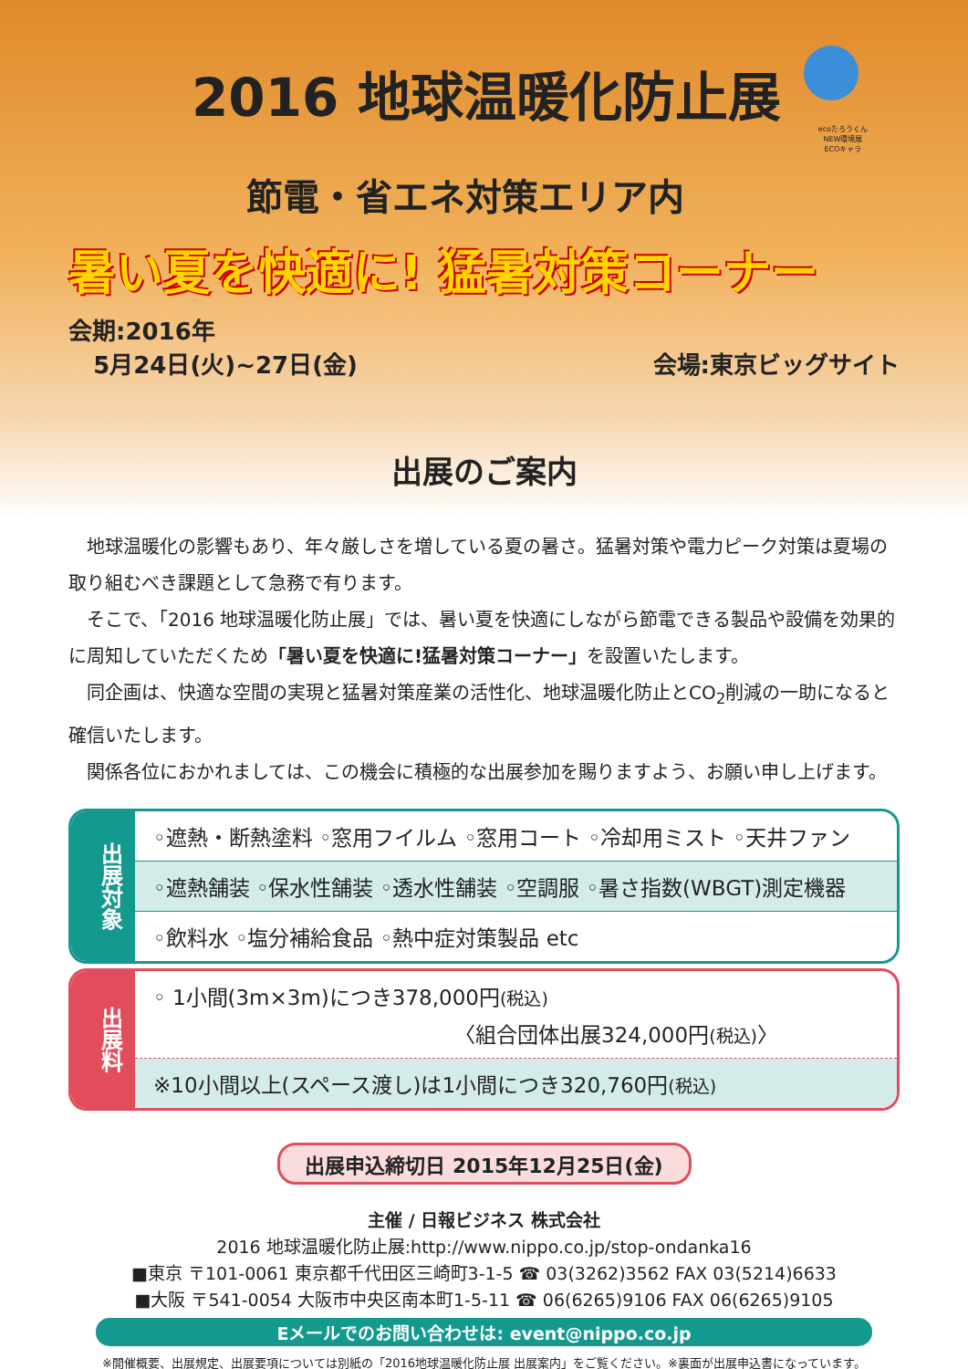ecoたろうくん
NEW環境展
ECOキャラ
2016 地球温暖化防止展
節電・省エネ対策エリア内
暑い夏を快適に! 猛暑対策コーナー
会期:2016年
5月24日(火)~27日(金)
会場:東京ビッグサイト
出展のご案内
地球温暖化の影響もあり、年々厳しさを増している夏の暑さ。猛暑対策や電力ピーク対策は夏場の取り組むべき課題として急務で有ります。
そこで、「2016 地球温暖化防止展」では、暑い夏を快適にしながら節電できる製品や設備を効果的に周知していただくため「暑い夏を快適に!猛暑対策コーナー」を設置いたします。
同企画は、快適な空間の実現と猛暑対策産業の活性化、地球温暖化防止とCO<sub>2</sub>削減の一助になると確信いたします。
関係各位におかれましては、この機会に積極的な出展参加を賜りますよう、お願い申し上げます。
出展対象
◦遮熱・断熱塗料 ◦窓用フイルム ◦窓用コート ◦冷却用ミスト ◦天井ファン
◦遮熱舗装 ◦保水性舗装 ◦透水性舗装 ◦空調服 ◦暑さ指数(WBGT)測定機器
◦飲料水 ◦塩分補給食品 ◦熱中症対策製品 etc
出展料
◦ 1小間(3m×3m)につき378,000円(税込)
〈組合団体出展324,000円(税込)〉
※10小間以上(スペース渡し)は1小間につき320,760円(税込)
出展申込締切日 2015年12月25日(金)
主催 / 日報ビジネス 株式会社
2016 地球温暖化防止展:http://www.nippo.co.jp/stop-ondanka16
■東京 〒101-0061 東京都千代田区三崎町3-1-5 ☎ 03(3262)3562 FAX 03(5214)6633
■大阪 〒541-0054 大阪市中央区南本町1-5-11 ☎ 06(6265)9106 FAX 06(6265)9105
Eメールでのお問い合わせは: event@nippo.co.jp
※開催概要、出展規定、出展要項については別紙の「2016地球温暖化防止展 出展案内」をご覧ください。※裏面が出展申込書になっています。